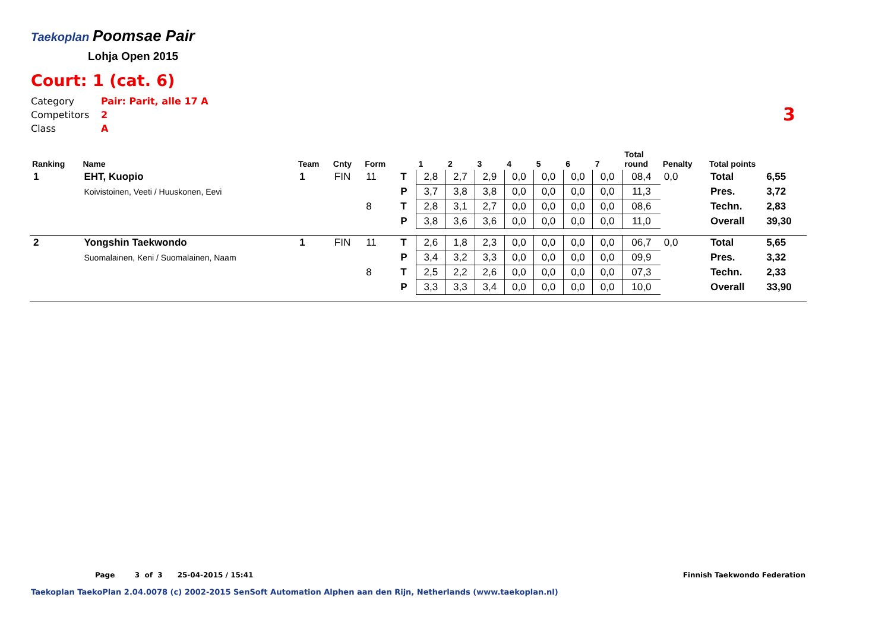Taekoplan Poomsae Pair
Lohja Open 2015
Court: 1 (cat. 6)
Category Pair: Parit, alle 17 A
Competitors 2
Class A
3
| Ranking | Name | Team | Cnty | Form | | 1 | 2 | 3 | 4 | 5 | 6 | 7 | Total round | Penalty | Total points | |
| --- | --- | --- | --- | --- | --- | --- | --- | --- | --- | --- | --- | --- | --- | --- | --- | --- |
| 1 | EHT, Kuopio | 1 | FIN | 11 | T | 2,8 | 2,7 | 2,9 | 0,0 | 0,0 | 0,0 | 0,0 | 08,4 | 0,0 | Total | 6,55 |
| | Koivistoinen, Veeti / Huuskonen, Eevi | | | | P | 3,7 | 3,8 | 3,8 | 0,0 | 0,0 | 0,0 | 0,0 | 11,3 | | Pres. | 3,72 |
| | | | | 8 | T | 2,8 | 3,1 | 2,7 | 0,0 | 0,0 | 0,0 | 0,0 | 08,6 | | Techn. | 2,83 |
| | | | | | P | 3,8 | 3,6 | 3,6 | 0,0 | 0,0 | 0,0 | 0,0 | 11,0 | | Overall | 39,30 |
| 2 | Yongshin Taekwondo | 1 | FIN | 11 | T | 2,6 | 1,8 | 2,3 | 0,0 | 0,0 | 0,0 | 0,0 | 06,7 | 0,0 | Total | 5,65 |
| | Suomalainen, Keni / Suomalainen, Naam | | | | P | 3,4 | 3,2 | 3,3 | 0,0 | 0,0 | 0,0 | 0,0 | 09,9 | | Pres. | 3,32 |
| | | | | 8 | T | 2,5 | 2,2 | 2,6 | 0,0 | 0,0 | 0,0 | 0,0 | 07,3 | | Techn. | 2,33 |
| | | | | | P | 3,3 | 3,3 | 3,4 | 0,0 | 0,0 | 0,0 | 0,0 | 10,0 | | Overall | 33,90 |
Page 3 of 3 25-04-2015 / 15:41
Finnish Taekwondo Federation
Taekoplan TaekoPlan 2.04.0078 (c) 2002-2015 SenSoft Automation Alphen aan den Rijn, Netherlands (www.taekoplan.nl)